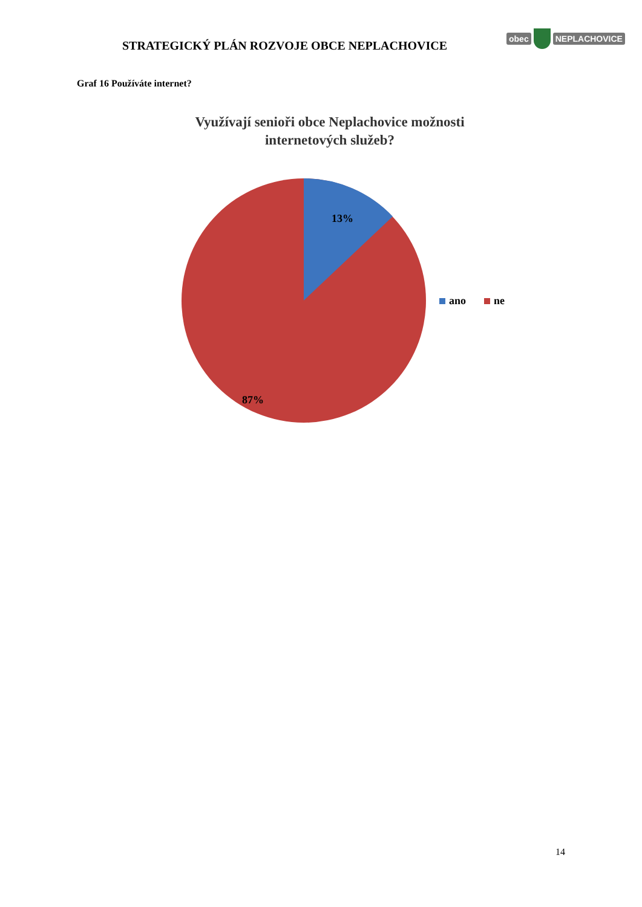STRATEGICKÝ PLÁN ROZVOJE OBCE NEPLACHOVICE
obec NEPLACHOVICE
Graf 16 Používáte internet?
Využívají senioři obce Neplachovice možnosti
internetových služeb?
13%
87%
ano ne
14